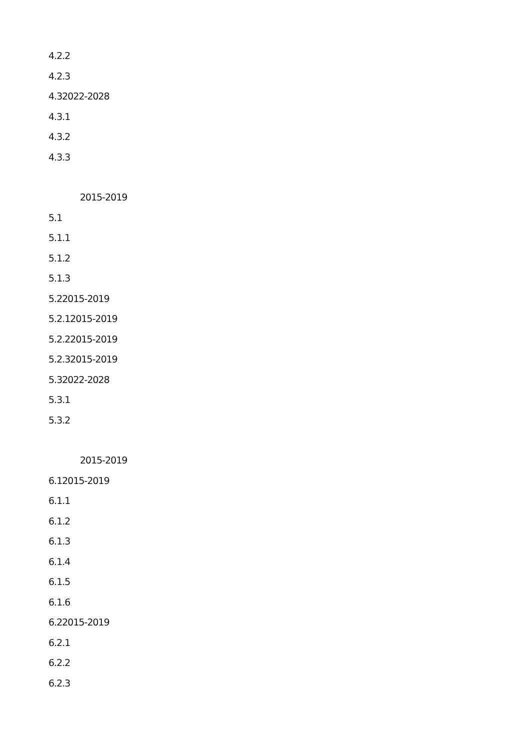4.2.2
4.2.3
4.32022-2028
4.3.1
4.3.2
4.3.3
2015-2019
5.1
5.1.1
5.1.2
5.1.3
5.22015-2019
5.2.12015-2019
5.2.22015-2019
5.2.32015-2019
5.32022-2028
5.3.1
5.3.2
2015-2019
6.12015-2019
6.1.1
6.1.2
6.1.3
6.1.4
6.1.5
6.1.6
6.22015-2019
6.2.1
6.2.2
6.2.3